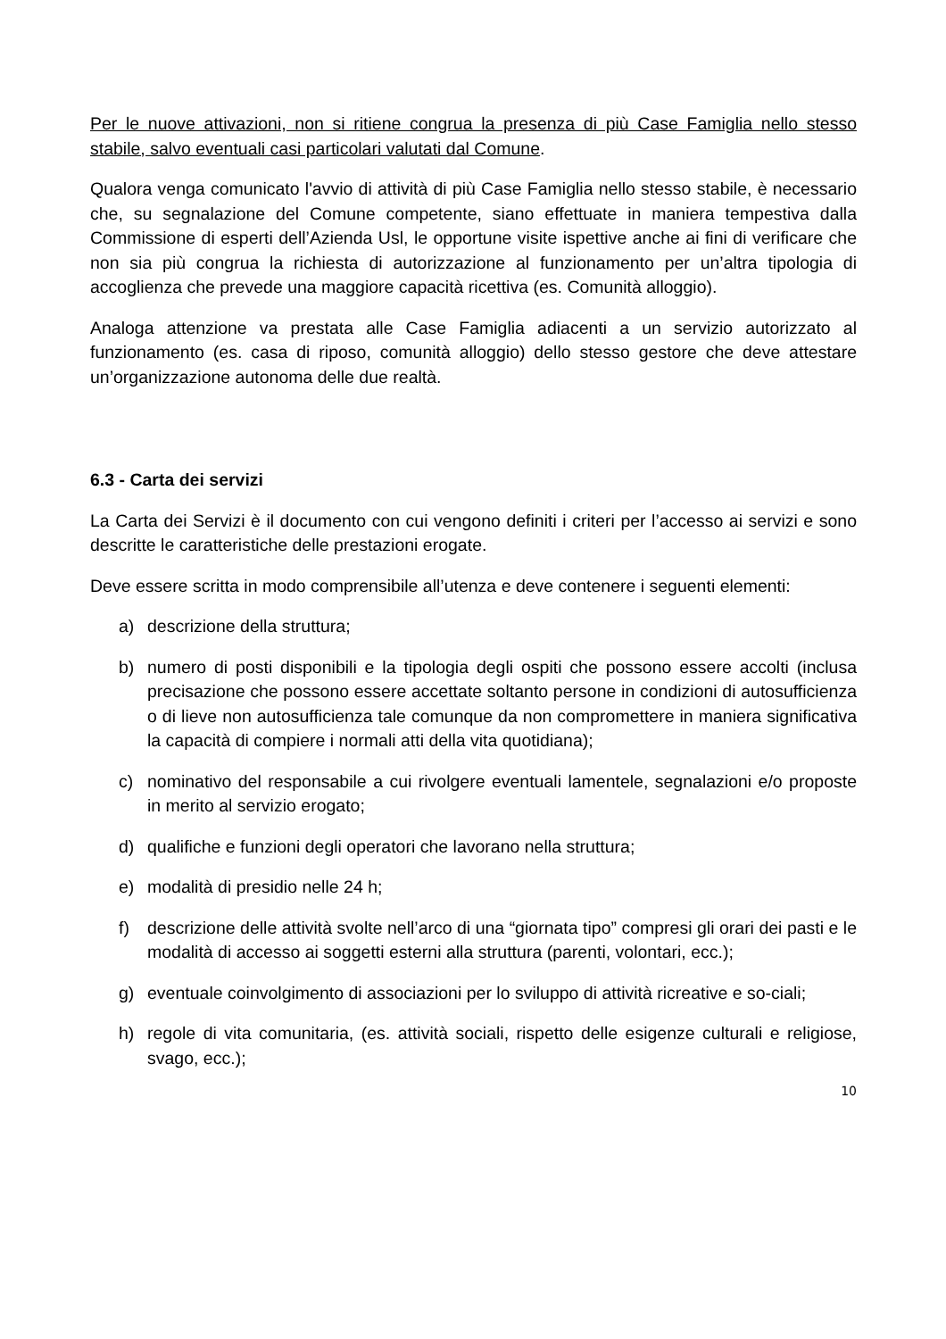Per le nuove attivazioni, non si ritiene congrua la presenza di più Case Famiglia nello stesso stabile, salvo eventuali casi particolari valutati dal Comune.
Qualora venga comunicato l'avvio di attività di più Case Famiglia nello stesso stabile, è necessario che, su segnalazione del Comune competente, siano effettuate in maniera tempestiva dalla Commissione di esperti dell’Azienda Usl, le opportune visite ispettive anche ai fini di verificare che non sia più congrua la richiesta di autorizzazione al funzionamento per un’altra tipologia di accoglienza che prevede una maggiore capacità ricettiva (es. Comunità alloggio).
Analoga attenzione va prestata alle Case Famiglia adiacenti a un servizio autorizzato al funzionamento (es. casa di riposo, comunità alloggio) dello stesso gestore che deve attestare un’organizzazione autonoma delle due realtà.
6.3 - Carta dei servizi
La Carta dei Servizi è il documento con cui vengono definiti i criteri per l’accesso ai servizi e sono descritte le caratteristiche delle prestazioni erogate.
Deve essere scritta in modo comprensibile all’utenza e deve contenere i seguenti elementi:
a) descrizione della struttura;
b) numero di posti disponibili e la tipologia degli ospiti che possono essere accolti (inclusa precisazione che possono essere accettate soltanto persone in condizioni di autosufficienza o di lieve non autosufficienza tale comunque da non compromettere in maniera significativa la capacità di compiere i normali atti della vita quotidiana);
c) nominativo del responsabile a cui rivolgere eventuali lamentele, segnalazioni e/o proposte in merito al servizio erogato;
d) qualifiche e funzioni degli operatori che lavorano nella struttura;
e) modalità di presidio nelle 24 h;
f) descrizione delle attività svolte nell’arco di una “giornata tipo” compresi gli orari dei pasti e le modalità di accesso ai soggetti esterni alla struttura (parenti, volontari, ecc.);
g) eventuale coinvolgimento di associazioni per lo sviluppo di attività ricreative e so-ciali;
h) regole di vita comunitaria, (es. attività sociali, rispetto delle esigenze culturali e religiose, svago, ecc.);
10